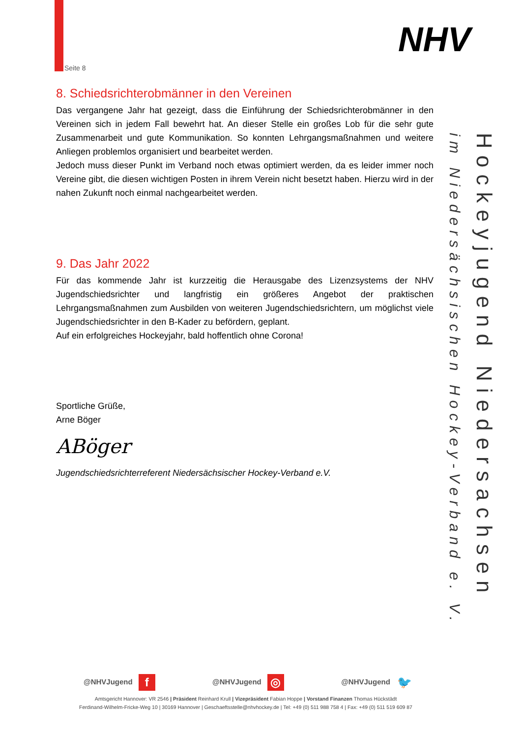Seite 8
NHV
Hockeyjugend Niedersachsen
im Niedersächsischen Hockey-Verband e. V.
8. Schiedsrichterobmänner in den Vereinen
Das vergangene Jahr hat gezeigt, dass die Einführung der Schiedsrichterobmänner in den Vereinen sich in jedem Fall bewehrt hat. An dieser Stelle ein großes Lob für die sehr gute Zusammenarbeit und gute Kommunikation. So konnten Lehrgangsmaßnahmen und weitere Anliegen problemlos organisiert und bearbeitet werden.
Jedoch muss dieser Punkt im Verband noch etwas optimiert werden, da es leider immer noch Vereine gibt, die diesen wichtigen Posten in ihrem Verein nicht besetzt haben. Hierzu wird in der nahen Zukunft noch einmal nachgearbeitet werden.
9. Das Jahr 2022
Für das kommende Jahr ist kurzzeitig die Herausgabe des Lizenzsystems der NHV Jugendschiedsrichter und langfristig ein größeres Angebot der praktischen Lehrgangsmaßnahmen zum Ausbilden von weiteren Jugendschiedsrichtern, um möglichst viele Jugendschiedsrichter in den B-Kader zu befördern, geplant.
Auf ein erfolgreiches Hockeyjahr, bald hoffentlich ohne Corona!
Sportliche Grüße,
Arne Böger
ABöger
Jugendschiedsrichterreferent Niedersächsischer Hockey-Verband e.V.
@NHVJugend f @NHVJugend ◎ @NHVJugend 🐦
Amtsgericht Hannover: VR 2546 | Präsident Reinhard Krull | Vizepräsident Fabian Hoppe | Vorstand Finanzen Thomas Hückstädt
Ferdinand-Wilhelm-Fricke-Weg 10 | 30169 Hannover | Geschaeftsstelle@nhvhockey.de | Tel: +49 (0) 511 988 758 4 | Fax: +49 (0) 511 519 609 87